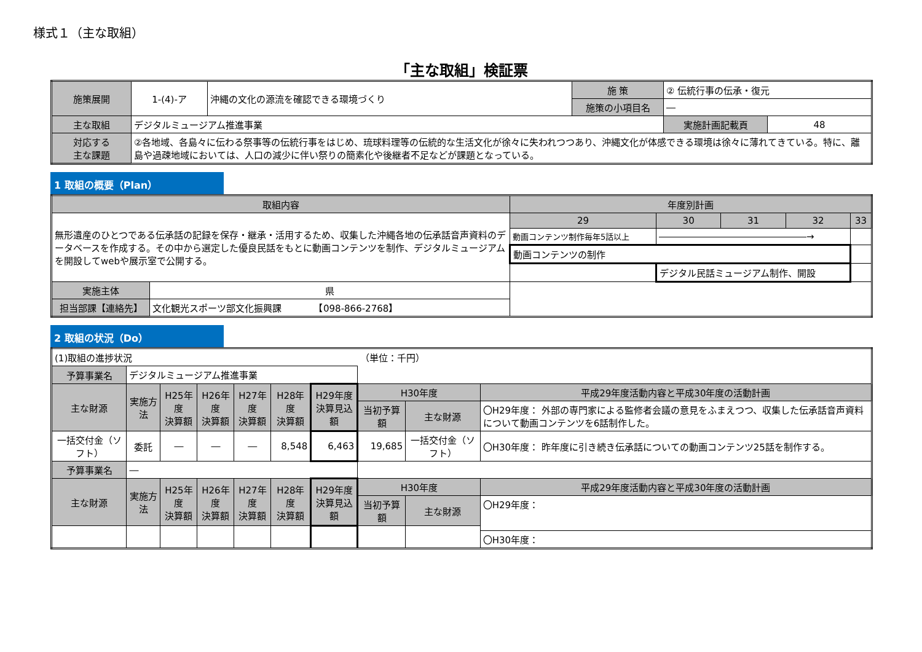様式１（主な取組）
「主な取組」検証票
| 施策展開 | 1-(4)-ア | 沖縄の文化の源流を確認できる環境づくり | 施 策 | ② 伝統行事の伝承・復元 | |
| | | | 施策の小項目名 | ― | |
| 主な取組 | デジタルミュージアム推進事業 | | | 実施計画記載頁 | 48 |
| 対応する 主な課題 | ②各地域、各島々に伝わる祭事等の伝統行事をはじめ、琉球料理等の伝統的な生活文化が徐々に失われつつあり、沖縄文化が体感できる環境は徐々に薄れてきている。特に、離島や過疎地域においては、人口の減少に伴い祭りの簡素化や後継者不足などが課題となっている。 | | | | |
1 取組の概要（Plan）
| 取組内容 | | 年度別計画 | | | | |
| 無形遺産のひとつである伝承話の記録を保存・継承・活用するため、収集した沖縄各地の伝承話音声資料のデータベースを作成する。その中から選定した優良民話をもとに動画コンテンツを制作、デジタルミュージアムを開設してwebや展示室で公開する。 | | 29 | 30 | 31 | 32 | 33 |
| | | 動画コンテンツ制作毎年5話以上 | ――――――――――――――――→ | | | |
| | | 動画コンテンツの制作 | | | | |
| | | | デジタル民話ミュージアム制作、開設 | | | |
| 実施主体 | 県 | | | | | |
| 担当部課【連絡先】 | 文化観光スポーツ部文化振興課 【098-866-2768】 | | | | | |
2 取組の状況（Do）
| (1)取組の進捗状況 | | | | | | | （単位：千円） | | |
| 予算事業名 | デジタルミュージアム推進事業 | | | | | | | | |
| 主な財源 | 実施方法 | H25年度 決算額 | H26年度 決算額 | H27年度 決算額 | H28年度 決算額 | H29年度 決算見込額 | H30年度 | | 平成29年度活動内容と平成30年度の活動計画 |
| | | | | | | | 当初予算額 | 主な財源 | 〇H29年度： 外部の専門家による監修者会議の意見をふまえつつ、収集した伝承話音声資料について動画コンテンツを6話制作した。 |
| 一括交付金（ソフト） | 委託 | ― | ― | ― | 8,548 | 6,463 | 19,685 | 一括交付金（ソフト） | 〇H30年度： 昨年度に引き続き伝承話についての動画コンテンツ25話を制作する。 |
| 予算事業名 | ― | | | | | | | | |
| 主な財源 | 実施方法 | H25年度 決算額 | H26年度 決算額 | H27年度 決算額 | H28年度 決算額 | H29年度 決算見込額 | H30年度 | | 平成29年度活動内容と平成30年度の活動計画 |
| | | | | | | | 当初予算額 | 主な財源 | 〇H29年度： |
| | | | | | | | | | 〇H30年度： |